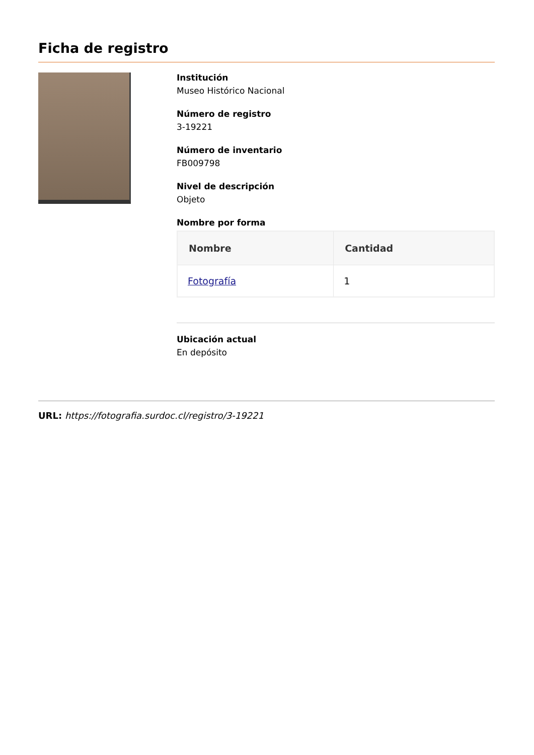Ficha de registro
Institución
Museo Histórico Nacional
Número de registro
3-19221
Número de inventario
FB009798
Nivel de descripción
Objeto
Nombre por forma
| Nombre | Cantidad |
| --- | --- |
| Fotografía | 1 |
Ubicación actual
En depósito
URL: https://fotografia.surdoc.cl/registro/3-19221